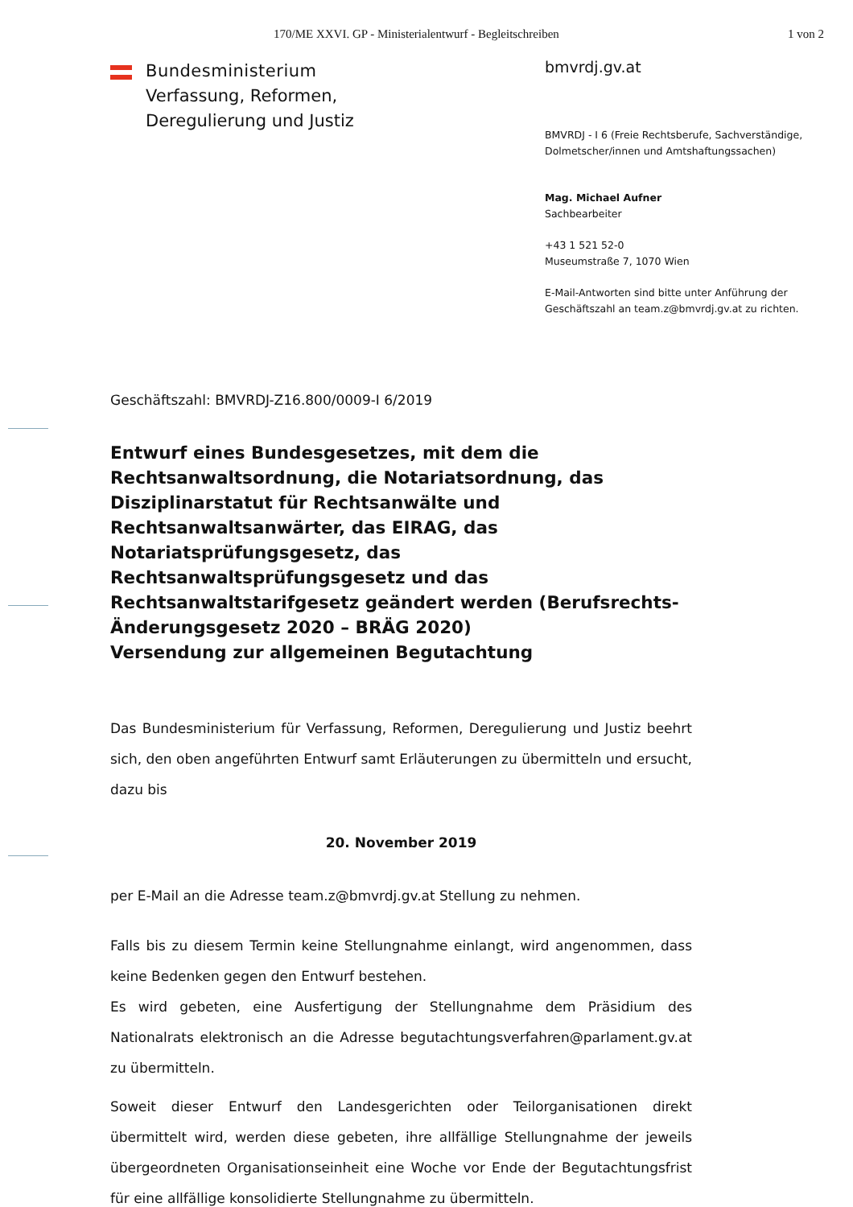170/ME XXVI. GP - Ministerialentwurf - Begleitschreiben
1 von 2
Bundesministerium
Verfassung, Reformen,
Deregulierung und Justiz
bmvrdj.gv.at
BMVRDJ - I 6 (Freie Rechtsberufe, Sachverständige,
Dolmetscher/innen und Amtshaftungssachen)
Mag. Michael Aufner
Sachbearbeiter
+43 1 521 52-0
Museumstraße 7, 1070 Wien
E-Mail-Antworten sind bitte unter Anführung der
Geschäftszahl an team.z@bmvrdj.gv.at zu richten.
Geschäftszahl: BMVRDJ-Z16.800/0009-I 6/2019
Entwurf eines Bundesgesetzes, mit dem die Rechtsanwaltsordnung, die Notariatsordnung, das Disziplinarstatut für Rechtsanwälte und Rechtsanwaltsanwärter, das EIRAG, das Notariatsprüfungsgesetz, das Rechtsanwaltsprüfungsgesetz und das Rechtsanwaltstarifgesetz geändert werden (Berufsrechts-Änderungsgesetz 2020 – BRÄG 2020)
Versendung zur allgemeinen Begutachtung
Das Bundesministerium für Verfassung, Reformen, Deregulierung und Justiz beehrt sich, den oben angeführten Entwurf samt Erläuterungen zu übermitteln und ersucht, dazu bis
20. November 2019
per E-Mail an die Adresse team.z@bmvrdj.gv.at Stellung zu nehmen.
Falls bis zu diesem Termin keine Stellungnahme einlangt, wird angenommen, dass keine Bedenken gegen den Entwurf bestehen.
Es wird gebeten, eine Ausfertigung der Stellungnahme dem Präsidium des Nationalrats elektronisch an die Adresse begutachtungsverfahren@parlament.gv.at zu übermitteln.
Soweit dieser Entwurf den Landesgerichten oder Teilorganisationen direkt übermittelt wird, werden diese gebeten, ihre allfällige Stellungnahme der jeweils übergeordneten Organisationseinheit eine Woche vor Ende der Begutachtungsfrist für eine allfällige konsolidierte Stellungnahme zu übermitteln.